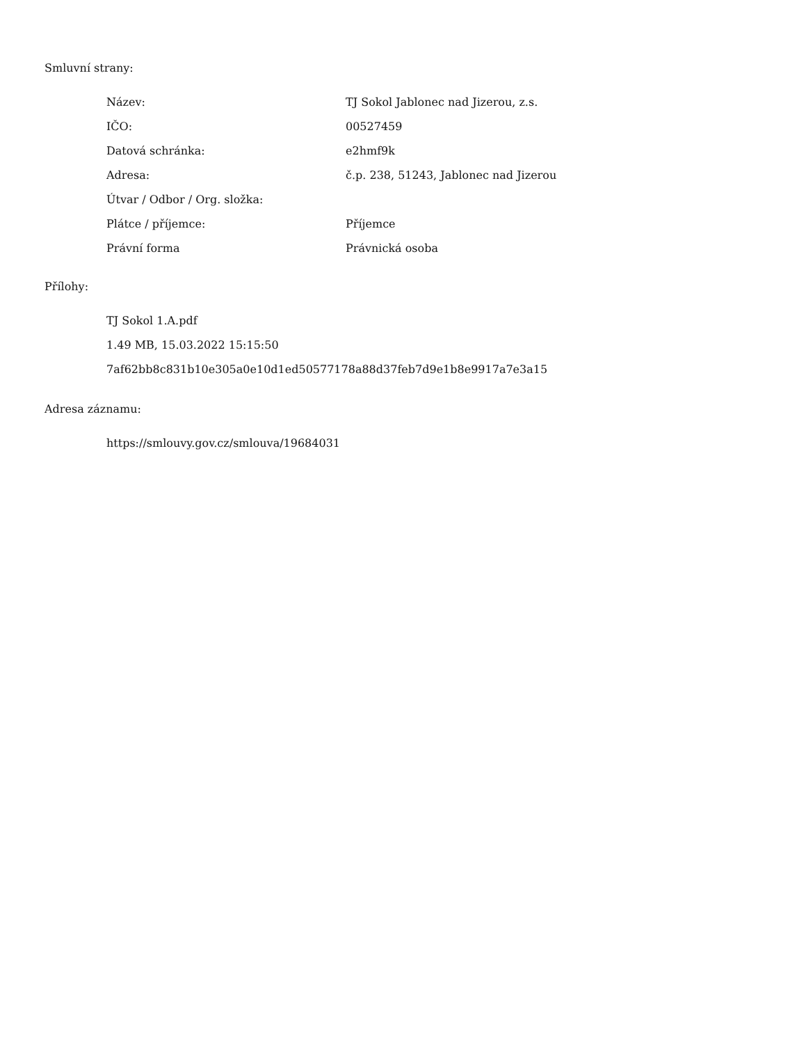Smluvní strany:
| Název: | TJ Sokol Jablonec nad Jizerou, z.s. |
| IČO: | 00527459 |
| Datová schránka: | e2hmf9k |
| Adresa: | č.p. 238, 51243, Jablonec nad Jizerou |
| Útvar / Odbor / Org. složka: | |
| Plátce / příjemce: | Příjemce |
| Právní forma | Právnická osoba |
Přílohy:
TJ Sokol 1.A.pdf
1.49 MB, 15.03.2022 15:15:50
7af62bb8c831b10e305a0e10d1ed50577178a88d37feb7d9e1b8e9917a7e3a15
Adresa záznamu:
https://smlouvy.gov.cz/smlouva/19684031